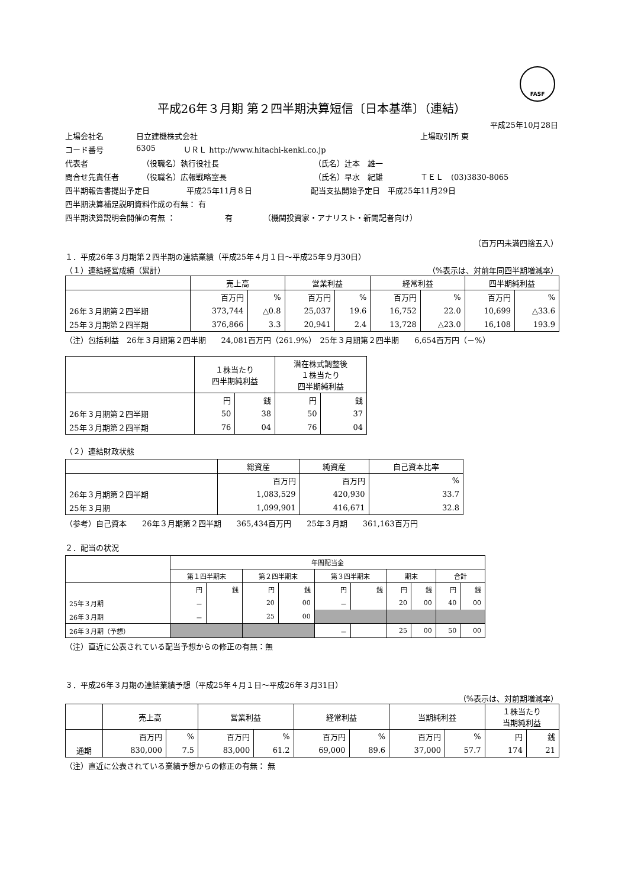FASF
平成26年３月期 第２四半期決算短信〔日本基準〕（連結）
平成25年10月28日
上場会社名 日立建機株式会社 上場取引所 東
コード番号 6305 ＵＲＬ http://www.hitachi-kenki.co.jp
代表者 （役職名）執行役社長 （氏名）辻本　雄一
問合せ先責任者 （役職名）広報戦略室長 （氏名）早水　紀雄 ＴＥＬ　(03)3830-8065
四半期報告書提出予定日 平成25年11月８日 配当支払開始予定日　平成25年11月29日
四半期決算補足説明資料作成の有無： 有
四半期決算説明会開催の有無 ： 有 （機関投資家・アナリスト・新聞記者向け）
（百万円未満四捨五入）
１．平成26年３月期第２四半期の連結業績（平成25年４月１日～平成25年９月30日）
（１）連結経営成績（累計） （%表示は、対前年同四半期増減率）
| | 売上高 | | 営業利益 | | 経常利益 | | 四半期純利益 | |
| --- | --- | --- | --- | --- | --- | --- | --- | --- |
| | 百万円 | % | 百万円 | % | 百万円 | % | 百万円 | % |
| 26年３月期第２四半期 | 373,744 | △0.8 | 25,037 | 19.6 | 16,752 | 22.0 | 10,699 | △33.6 |
| 25年３月期第２四半期 | 376,866 | 3.3 | 20,941 | 2.4 | 13,728 | △23.0 | 16,108 | 193.9 |
（注）包括利益　26年３月期第２四半期　　24,081百万円（261.9%）　25年３月期第２四半期　　6,654百万円（－%）
| | １株当たり 四半期純利益 | | 潜在株式調整後 １株当たり 四半期純利益 | |
| --- | --- | --- | --- | --- |
| | 円 | 銭 | 円 | 銭 |
| 26年３月期第２四半期 | 50 | 38 | 50 | 37 |
| 25年３月期第２四半期 | 76 | 04 | 76 | 04 |
（２）連結財政状態
| | 総資産 | 純資産 | 自己資本比率 |
| --- | --- | --- | --- |
| | 百万円 | 百万円 | % |
| 26年３月期第２四半期 | 1,083,529 | 420,930 | 33.7 |
| 25年３月期 | 1,099,901 | 416,671 | 32.8 |
（参考）自己資本　　26年３月期第２四半期　　365,434百万円　　25年３月期　　361,163百万円
２．配当の状況
| | 年間配当金 | | | | | | | | | |
| --- | --- | --- | --- | --- | --- | --- | --- | --- | --- | --- |
| | 第１四半期末 | | 第２四半期末 | | 第３四半期末 | | 期末 | | 合計 | |
| | 円 | 銭 | 円 | 銭 | 円 | 銭 | 円 | 銭 | 円 | 銭 |
| 25年３月期 | － | | 20 | 00 | － | | 20 | 00 | 40 | 00 |
| 26年３月期 | － | | 25 | 00 | | | | | | |
| 26年３月期（予想） | | | | | － | | 25 | 00 | 50 | 00 |
（注）直近に公表されている配当予想からの修正の有無：無
３．平成26年３月期の連結業績予想（平成25年４月１日～平成26年３月31日）
（%表示は、対前期増減率）
| | 売上高 | | 営業利益 | | 経常利益 | | 当期純利益 | | １株当たり 当期純利益 | |
| --- | --- | --- | --- | --- | --- | --- | --- | --- | --- | --- |
| | 百万円 | % | 百万円 | % | 百万円 | % | 百万円 | % | 円 | 銭 |
| 通期 | 830,000 | 7.5 | 83,000 | 61.2 | 69,000 | 89.6 | 37,000 | 57.7 | 174 | 21 |
（注）直近に公表されている業績予想からの修正の有無： 無